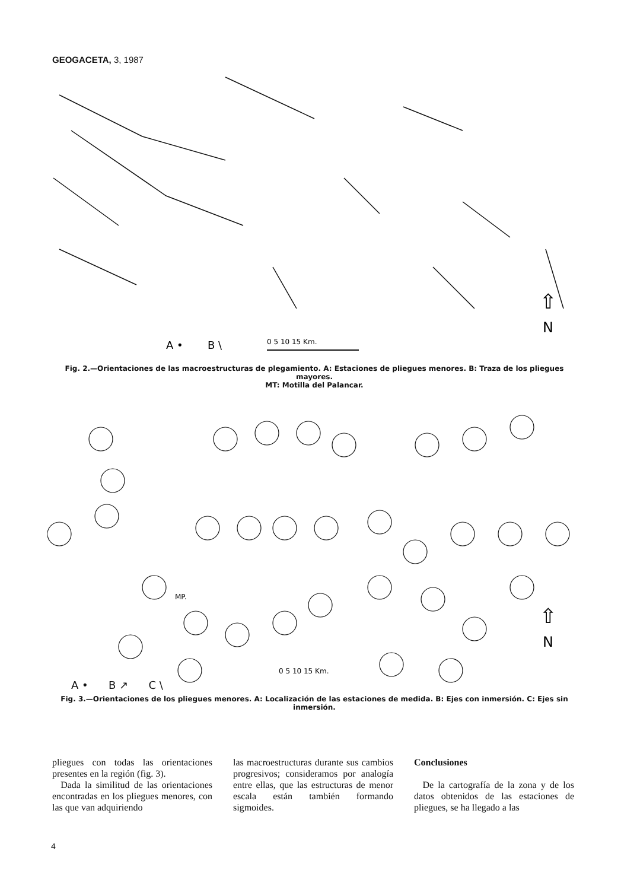GEOGACETA, 3, 1987
A •
B \
0 5 10 15 Km.
⇧
N
Fig. 2.—Orientaciones de las macroestructuras de plegamiento. A: Estaciones de pliegues menores. B: Traza de los pliegues mayores.
MT: Motilla del Palancar.
MP.
⇧
N
0 5 10 15 Km.
A • B ↗ C \
Fig. 3.—Orientaciones de los pliegues menores. A: Localización de las estaciones de medida. B: Ejes con inmersión. C: Ejes sin inmersión.
pliegues con todas las orientaciones presentes en la región (fig. 3).
Dada la similitud de las orientaciones encontradas en los pliegues menores, con las que van adquiriendo
las macroestructuras durante sus cambios progresivos; consideramos por analogía entre ellas, que las estructuras de menor escala están también formando sigmoides.
Conclusiones
De la cartografía de la zona y de los datos obtenidos de las estaciones de pliegues, se ha llegado a las
4